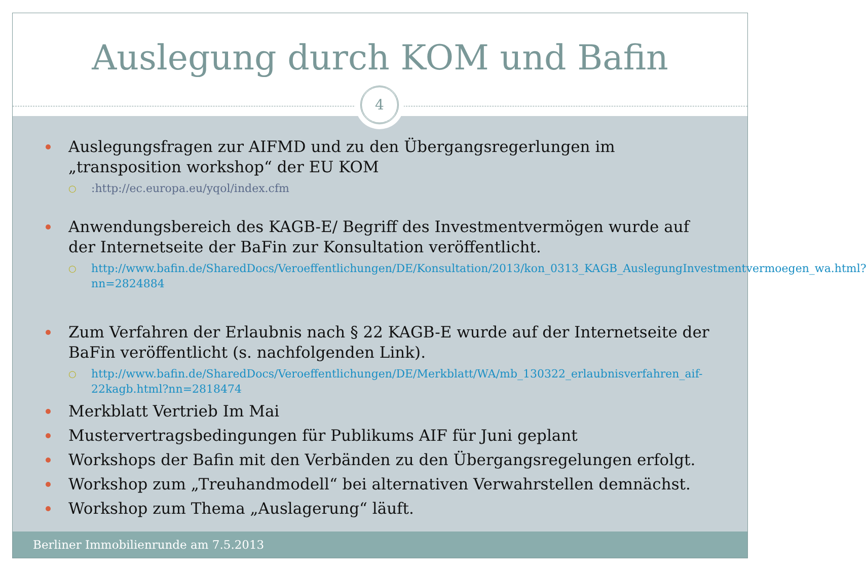Auslegung durch KOM und Bafin
4
Auslegungsfragen zur AIFMD und zu den Übergangsregerlungen im „transposition workshop“ der EU KOM
○ :http://ec.europa.eu/yqol/index.cfm
Anwendungsbereich des KAGB-E/ Begriff des Investmentvermögen wurde auf der Internetseite der BaFin zur Konsultation veröffentlicht.
○ http://www.bafin.de/SharedDocs/Veroeffentlichungen/DE/Konsultation/2013/kon_0313_KAGB_AuslegungInvestmentvermoegen_wa.html?nn=2824884
Zum Verfahren der Erlaubnis nach § 22 KAGB-E wurde auf der Internetseite der BaFin veröffentlicht (s. nachfolgenden Link).
○ http://www.bafin.de/SharedDocs/Veroeffentlichungen/DE/Merkblatt/WA/mb_130322_erlaubnisverfahren_aif-22kagb.html?nn=2818474
Merkblatt Vertrieb Im Mai
Mustervertragsbedingungen für Publikums AIF für Juni geplant
Workshops der Bafin mit den Verbänden zu den Übergangsregelungen erfolgt.
Workshop zum „Treuhandmodell“ bei alternativen Verwahrstellen demnächst.
Workshop zum Thema „Auslagerung“ läuft.
Berliner Immobilienrunde am 7.5.2013